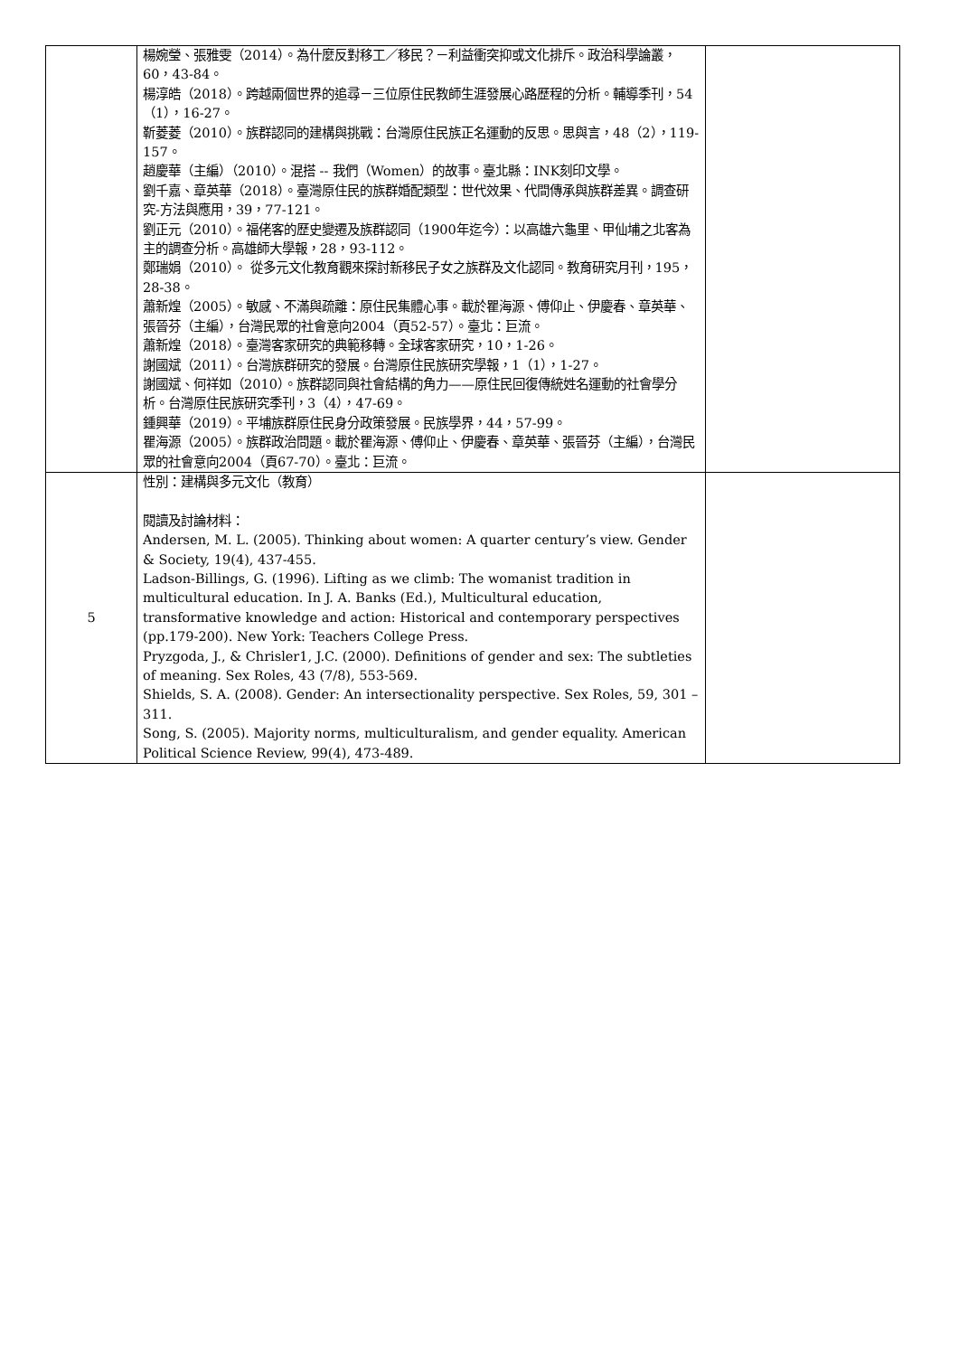| | 楊婉瑩、張雅雯（2014）。為什麼反對移工／移民？－利益衝突抑或文化排斥。政治科學論叢， 60，43-84。 楊淳皓（2018）。跨越兩個世界的追尋－三位原住民教師生涯發展心路歷程的分析。輔導季刊，54（1），16-27。 靳菱菱（2010）。族群認同的建構與挑戰：台灣原住民族正名運動的反思。思與言，48（2），119-157。 趙慶華（主編）（2010）。混搭 -- 我們（Women）的故事。臺北縣：INK刻印文學。 劉千嘉、章英華（2018）。臺灣原住民的族群婚配類型：世代效果、代間傳承與族群差異。調查研究-方法與應用，39，77-121。 劉正元（2010）。福佬客的歷史變遷及族群認同（1900年迄今）：以高雄六龜里、甲仙埔之北客為主的調查分析。高雄師大學報，28，93-112。 鄭瑞娟（2010）。 從多元文化教育觀來探討新移民子女之族群及文化認同。教育研究月刊，195，28-38。 蕭新煌（2005）。敏感、不滿與疏離：原住民集體心事。載於瞿海源、傅仰止、伊慶春、章英華、張晉芬（主編），台灣民眾的社會意向2004（頁52-57）。臺北：巨流。 蕭新煌（2018）。臺灣客家研究的典範移轉。全球客家研究，10，1-26。 謝國斌（2011）。台灣族群研究的發展。台灣原住民族研究學報，1（1），1-27。 謝國斌、何祥如（2010）。族群認同與社會結構的角力——原住民回復傳統姓名運動的社會學分析。台灣原住民族研究季刊，3（4），47-69。 鍾興華（2019）。平埔族群原住民身分政策發展。民族學界，44，57-99。 瞿海源（2005）。族群政治問題。載於瞿海源、傅仰止、伊慶春、章英華、張晉芬（主編），台灣民眾的社會意向2004（頁67-70）。臺北：巨流。 | |
| 5 | 性別：建構與多元文化（教育） 閱讀及討論材料： Andersen, M. L. (2005). Thinking about women: A quarter century’s view. Gender & Society, 19(4), 437-455. Ladson-Billings, G. (1996). Lifting as we climb: The womanist tradition in multicultural education. In J. A. Banks (Ed.), Multicultural education, transformative knowledge and action: Historical and contemporary perspectives (pp.179-200). New York: Teachers College Press. Pryzgoda, J., & Chrisler1, J.C. (2000). Definitions of gender and sex: The subtleties of meaning. Sex Roles, 43 (7/8), 553-569. Shields, S. A. (2008). Gender: An intersectionality perspective. Sex Roles, 59, 301 – 311. Song, S. (2005). Majority norms, multiculturalism, and gender equality. American Political Science Review, 99(4), 473-489. | |